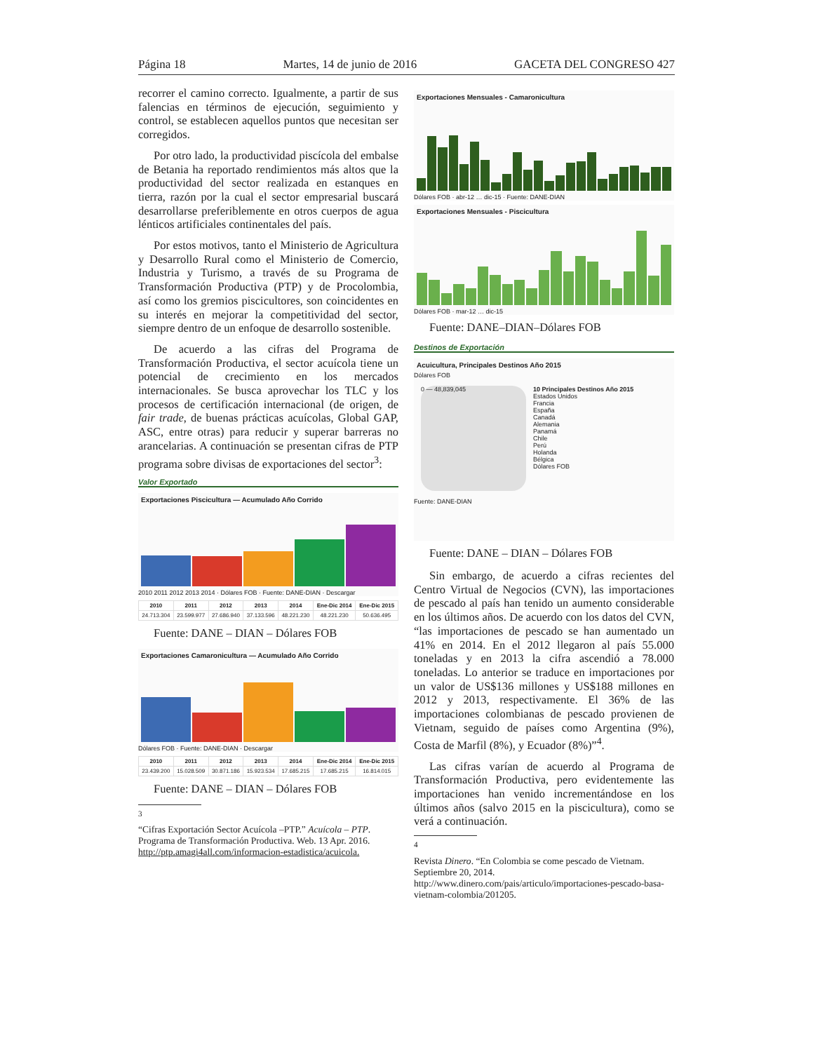Página 18 Martes, 14 de junio de 2016 GACETA DEL CONGRESO 427
recorrer el camino correcto. Igualmente, a partir de sus falencias en términos de ejecución, seguimiento y control, se establecen aquellos puntos que necesitan ser corregidos.
Por otro lado, la productividad piscícola del embalse de Betania ha reportado rendimientos más altos que la productividad del sector realizada en estanques en tierra, razón por la cual el sector empresarial buscará desarrollarse preferiblemente en otros cuerpos de agua lénticos artificiales continentales del país.
Por estos motivos, tanto el Ministerio de Agricultura y Desarrollo Rural como el Ministerio de Comercio, Industria y Turismo, a través de su Programa de Transformación Productiva (PTP) y de Procolombia, así como los gremios piscicultores, son coincidentes en su interés en mejorar la competitividad del sector, siempre dentro de un enfoque de desarrollo sostenible.
De acuerdo a las cifras del Programa de Transformación Productiva, el sector acuícola tiene un potencial de crecimiento en los mercados internacionales. Se busca aprovechar los TLC y los procesos de certificación internacional (de origen, de fair trade, de buenas prácticas acuícolas, Global GAP, ASC, entre otras) para reducir y superar barreras no arancelarias. A continuación se presentan cifras de PTP programa sobre divisas de exportaciones del sector<sup>3</sup>:
Valor Exportado
Exportaciones Piscicultura — Acumulado Año Corrido
2010 2011 2012 2013 2014 · Dólares FOB · Fuente: DANE-DIAN · Descargar
| 2010 | 2011 | 2012 | 2013 | 2014 | Ene-Dic 2014 | Ene-Dic 2015 |
| --- | --- | --- | --- | --- | --- | --- |
| 24.713.304 | 23.599.977 | 27.686.940 | 37.133.596 | 48.221.230 | 48.221.230 | 50.636.495 |
Fuente: DANE – DIAN – Dólares FOB
Exportaciones Camaronicultura — Acumulado Año Corrido
Dólares FOB · Fuente: DANE-DIAN · Descargar
| 2010 | 2011 | 2012 | 2013 | 2014 | Ene-Dic 2014 | Ene-Dic 2015 |
| --- | --- | --- | --- | --- | --- | --- |
| 23.439.200 | 15.028.509 | 30.871.186 | 15.923.534 | 17.685.215 | 17.685.215 | 16.814.015 |
Fuente: DANE – DIAN – Dólares FOB
<sup>3</sup>
“Cifras Exportación Sector Acuícola –PTP.” Acuícola – PTP. Programa de Transformación Productiva. Web. 13 Apr. 2016. http://ptp.amagi4all.com/informacion-estadistica/acuicola.
Exportaciones Mensuales - Camaronicultura
Dólares FOB · abr-12 … dic-15 · Fuente: DANE-DIAN
Exportaciones Mensuales - Piscicultura
Dólares FOB · mar-12 … dic-15
Fuente: DANE–DIAN–Dólares FOB
Destinos de Exportación
Acuicultura, Principales Destinos Año 2015
Dólares FOB
0 — 48,839,045
10 Principales Destinos Año 2015
Estados Unidos
Francia
España
Canadá
Alemania
Panamá
Chile
Perú
Holanda
Bélgica
Dólares FOB
Fuente: DANE-DIAN
Fuente: DANE – DIAN – Dólares FOB
Sin embargo, de acuerdo a cifras recientes del Centro Virtual de Negocios (CVN), las importaciones de pescado al país han tenido un aumento considerable en los últimos años. De acuerdo con los datos del CVN, “las importaciones de pescado se han aumentado un 41% en 2014. En el 2012 llegaron al país 55.000 toneladas y en 2013 la cifra ascendió a 78.000 toneladas. Lo anterior se traduce en importaciones por un valor de US$136 millones y US$188 millones en 2012 y 2013, respectivamente. El 36% de las importaciones colombianas de pescado provienen de Vietnam, seguido de países como Argentina (9%), Costa de Marfil (8%), y Ecuador (8%)”<sup>4</sup>.
Las cifras varían de acuerdo al Programa de Transformación Productiva, pero evidentemente las importaciones han venido incrementándose en los últimos años (salvo 2015 en la piscicultura), como se verá a continuación.
<sup>4</sup>
Revista Dinero. “En Colombia se come pescado de Vietnam. Septiembre 20, 2014. http://www.dinero.com/pais/articulo/importaciones-pescado-basa-vietnam-colombia/201205.